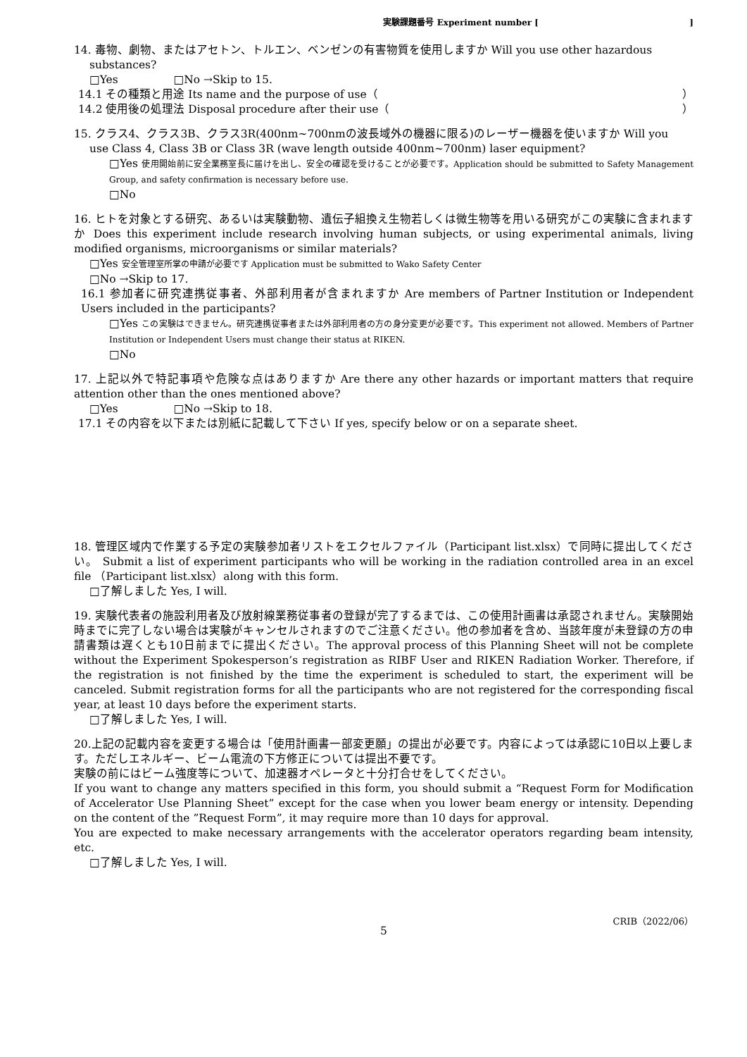実験課題番号 Experiment number []
14. 毒物、劇物、またはアセトン、トルエン、ベンゼンの有害物質を使用しますか Will you use other hazardous
substances?
□Yes □No →Skip to 15.
14.1 その種類と用途 Its name and the purpose of use（ ）
14.2 使用後の処理法 Disposal procedure after their use（ ）
15. クラス4、クラス3B、クラス3R(400nm~700nmの波長域外の機器に限る)のレーザー機器を使いますか Will you
use Class 4, Class 3B or Class 3R (wave length outside 400nm~700nm) laser equipment?
□Yes 使用開始前に安全業務室長に届けを出し、安全の確認を受けることが必要です。Application should be submitted to Safety Management Group, and safety confirmation is necessary before use.
□No
16. ヒトを対象とする研究、あるいは実験動物、遺伝子組換え生物若しくは微生物等を用いる研究がこの実験に含まれますか Does this experiment include research involving human subjects, or using experimental animals, living modified organisms, microorganisms or similar materials?
□Yes 安全管理室所掌の申請が必要です Application must be submitted to Wako Safety Center
□No →Skip to 17.
16.1 参加者に研究連携従事者、外部利用者が含まれますか Are members of Partner Institution or Independent Users included in the participants?
□Yes この実験はできません。研究連携従事者または外部利用者の方の身分変更が必要です。This experiment not allowed. Members of Partner Institution or Independent Users must change their status at RIKEN.
□No
17. 上記以外で特記事項や危険な点はありますか Are there any other hazards or important matters that require attention other than the ones mentioned above?
□Yes □No →Skip to 18.
17.1 その内容を以下または別紙に記載して下さい If yes, specify below or on a separate sheet.
18. 管理区域内で作業する予定の実験参加者リストをエクセルファイル（Participant list.xlsx）で同時に提出してください。 Submit a list of experiment participants who will be working in the radiation controlled area in an excel file （Participant list.xlsx）along with this form.
□了解しました Yes, I will.
19. 実験代表者の施設利用者及び放射線業務従事者の登録が完了するまでは、この使用計画書は承認されません。実験開始時までに完了しない場合は実験がキャンセルされますのでご注意ください。他の参加者を含め、当該年度が未登録の方の申請書類は遅くとも10日前までに提出ください。The approval process of this Planning Sheet will not be complete without the Experiment Spokesperson’s registration as RIBF User and RIKEN Radiation Worker. Therefore, if the registration is not finished by the time the experiment is scheduled to start, the experiment will be canceled. Submit registration forms for all the participants who are not registered for the corresponding fiscal year, at least 10 days before the experiment starts.
□了解しました Yes, I will.
20.上記の記載内容を変更する場合は「使用計画書一部変更願」の提出が必要です。内容によっては承認に10日以上要します。ただしエネルギー、ビーム電流の下方修正については提出不要です。
実験の前にはビーム強度等について、加速器オペレータと十分打合せをしてください。
If you want to change any matters specified in this form, you should submit a “Request Form for Modification of Accelerator Use Planning Sheet” except for the case when you lower beam energy or intensity. Depending on the content of the ”Request Form”, it may require more than 10 days for approval.
You are expected to make necessary arrangements with the accelerator operators regarding beam intensity, etc.
□了解しました Yes, I will.
5
CRIB（2022/06）